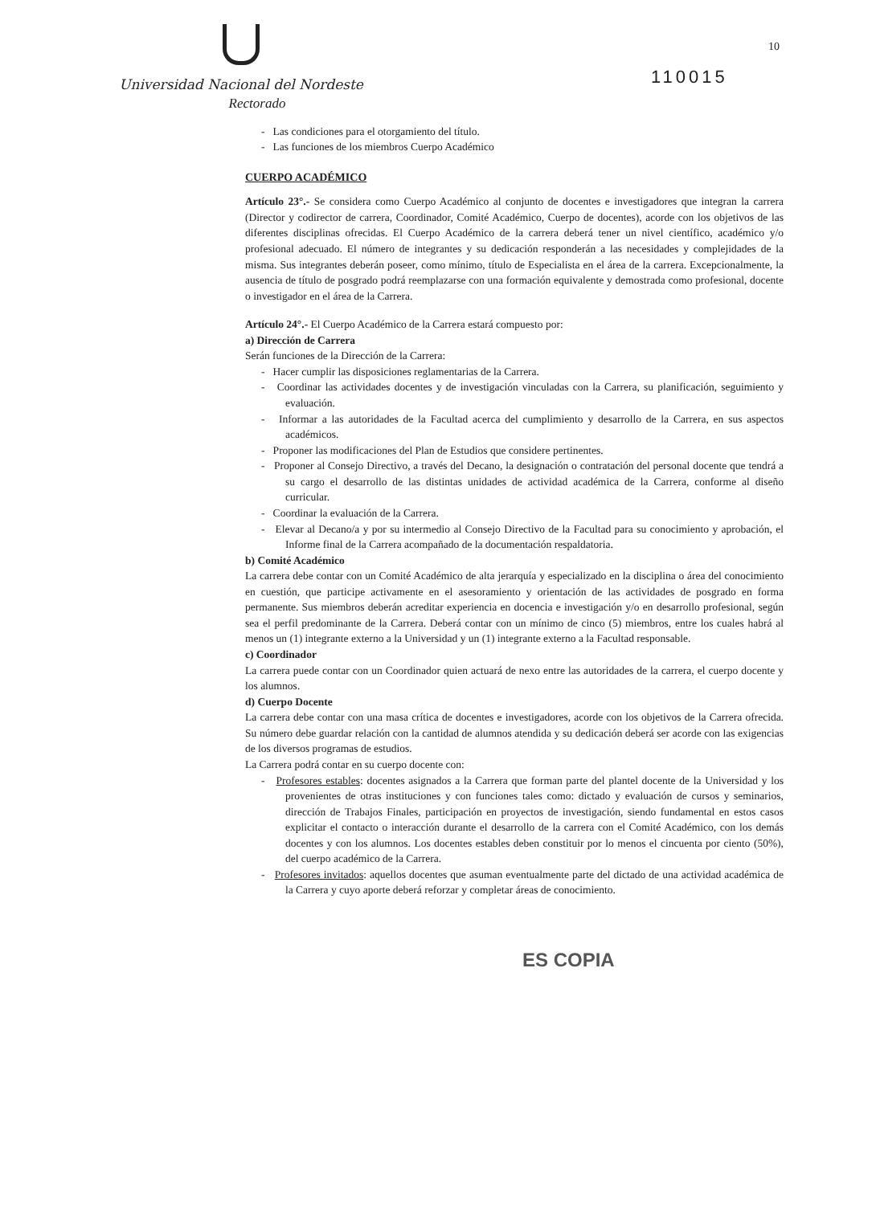10
Universidad Nacional del Nordeste
Rectorado
110015
- Las condiciones para el otorgamiento del título.
- Las funciones de los miembros Cuerpo Académico
CUERPO ACADÉMICO
Artículo 23°.- Se considera como Cuerpo Académico al conjunto de docentes e investigadores que integran la carrera (Director y codirector de carrera, Coordinador, Comité Académico, Cuerpo de docentes), acorde con los objetivos de las diferentes disciplinas ofrecidas. El Cuerpo Académico de la carrera deberá tener un nivel científico, académico y/o profesional adecuado. El número de integrantes y su dedicación responderán a las necesidades y complejidades de la misma. Sus integrantes deberán poseer, como mínimo, título de Especialista en el área de la carrera. Excepcionalmente, la ausencia de título de posgrado podrá reemplazarse con una formación equivalente y demostrada como profesional, docente o investigador en el área de la Carrera.
Artículo 24°.- El Cuerpo Académico de la Carrera estará compuesto por:
a) Dirección de Carrera
Serán funciones de la Dirección de la Carrera:
- Hacer cumplir las disposiciones reglamentarias de la Carrera.
- Coordinar las actividades docentes y de investigación vinculadas con la Carrera, su planificación, seguimiento y evaluación.
- Informar a las autoridades de la Facultad acerca del cumplimiento y desarrollo de la Carrera, en sus aspectos académicos.
- Proponer las modificaciones del Plan de Estudios que considere pertinentes.
- Proponer al Consejo Directivo, a través del Decano, la designación o contratación del personal docente que tendrá a su cargo el desarrollo de las distintas unidades de actividad académica de la Carrera, conforme al diseño curricular.
- Coordinar la evaluación de la Carrera.
- Elevar al Decano/a y por su intermedio al Consejo Directivo de la Facultad para su conocimiento y aprobación, el Informe final de la Carrera acompañado de la documentación respaldatoria.
b) Comité Académico
La carrera debe contar con un Comité Académico de alta jerarquía y especializado en la disciplina o área del conocimiento en cuestión, que participe activamente en el asesoramiento y orientación de las actividades de posgrado en forma permanente. Sus miembros deberán acreditar experiencia en docencia e investigación y/o en desarrollo profesional, según sea el perfil predominante de la Carrera. Deberá contar con un mínimo de cinco (5) miembros, entre los cuales habrá al menos un (1) integrante externo a la Universidad y un (1) integrante externo a la Facultad responsable.
c) Coordinador
La carrera puede contar con un Coordinador quien actuará de nexo entre las autoridades de la carrera, el cuerpo docente y los alumnos.
d) Cuerpo Docente
La carrera debe contar con una masa crítica de docentes e investigadores, acorde con los objetivos de la Carrera ofrecida. Su número debe guardar relación con la cantidad de alumnos atendida y su dedicación deberá ser acorde con las exigencias de los diversos programas de estudios.
La Carrera podrá contar en su cuerpo docente con:
- Profesores estables: docentes asignados a la Carrera que forman parte del plantel docente de la Universidad y los provenientes de otras instituciones y con funciones tales como: dictado y evaluación de cursos y seminarios, dirección de Trabajos Finales, participación en proyectos de investigación, siendo fundamental en estos casos explicitar el contacto o interacción durante el desarrollo de la carrera con el Comité Académico, con los demás docentes y con los alumnos. Los docentes estables deben constituir por lo menos el cincuenta por ciento (50%), del cuerpo académico de la Carrera.
- Profesores invitados: aquellos docentes que asuman eventualmente parte del dictado de una actividad académica de la Carrera y cuyo aporte deberá reforzar y completar áreas de conocimiento.
ES COPIA